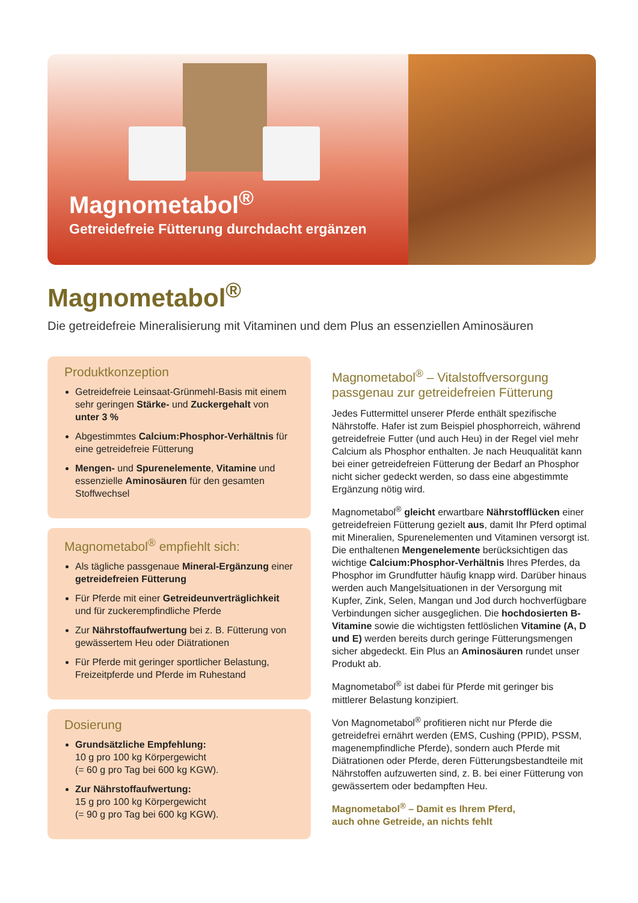Magnometabol<sup>®</sup>
Getreidefreie Fütterung durchdacht ergänzen
Magnometabol<sup>®</sup>
Die getreidefreie Mineralisierung mit Vitaminen und dem Plus an essenziellen Aminosäuren
Produktkonzeption
Getreidefreie Leinsaat-Grünmehl-Basis mit einem sehr geringen Stärke- und Zuckergehalt von unter 3 %
Abgestimmtes Calcium:Phosphor-Verhältnis für eine getreidefreie Fütterung
Mengen- und Spurenelemente, Vitamine und essenzielle Aminosäuren für den gesamten Stoffwechsel
Magnometabol<sup>®</sup> empfiehlt sich:
Als tägliche passgenaue Mineral-Ergänzung einer getreidefreien Fütterung
Für Pferde mit einer Getreideunverträglichkeit und für zuckerempfindliche Pferde
Zur Nährstoffaufwertung bei z. B. Fütterung von gewässertem Heu oder Diätrationen
Für Pferde mit geringer sportlicher Belastung, Freizeitpferde und Pferde im Ruhestand
Dosierung
Grundsätzliche Empfehlung:
10 g pro 100 kg Körpergewicht
(= 60 g pro Tag bei 600 kg KGW).
Zur Nährstoffaufwertung:
15 g pro 100 kg Körpergewicht
(= 90 g pro Tag bei 600 kg KGW).
Magnometabol<sup>®</sup> – Vitalstoffversorgung passgenau zur getreidefreien Fütterung
Jedes Futtermittel unserer Pferde enthält spezifische Nährstoffe. Hafer ist zum Beispiel phosphorreich, während getreidefreie Futter (und auch Heu) in der Regel viel mehr Calcium als Phosphor enthalten. Je nach Heuqualität kann bei einer getreidefreien Fütterung der Bedarf an Phosphor nicht sicher gedeckt werden, so dass eine abgestimmte Ergänzung nötig wird.
Magnometabol<sup>®</sup> gleicht erwartbare Nährstofflücken einer getreidefreien Fütterung gezielt aus, damit Ihr Pferd optimal mit Mineralien, Spurenelementen und Vitaminen versorgt ist. Die enthaltenen Mengenelemente berücksichtigen das wichtige Calcium:Phosphor-Verhältnis Ihres Pferdes, da Phosphor im Grundfutter häufig knapp wird. Darüber hinaus werden auch Mangelsituationen in der Versorgung mit Kupfer, Zink, Selen, Mangan und Jod durch hochverfügbare Verbindungen sicher ausgeglichen. Die hochdosierten B-Vitamine sowie die wichtigsten fettlöslichen Vitamine (A, D und E) werden bereits durch geringe Fütterungsmengen sicher abgedeckt. Ein Plus an Aminosäuren rundet unser Produkt ab.
Magnometabol<sup>®</sup> ist dabei für Pferde mit geringer bis mittlerer Belastung konzipiert.
Von Magnometabol<sup>®</sup> profitieren nicht nur Pferde die getreidefrei ernährt werden (EMS, Cushing (PPID), PSSM, magenempfindliche Pferde), sondern auch Pferde mit Diätrationen oder Pferde, deren Fütterungsbestandteile mit Nährstoffen aufzuwerten sind, z. B. bei einer Fütterung von gewässertem oder bedampften Heu.
Magnometabol<sup>®</sup> – Damit es Ihrem Pferd,
auch ohne Getreide, an nichts fehlt